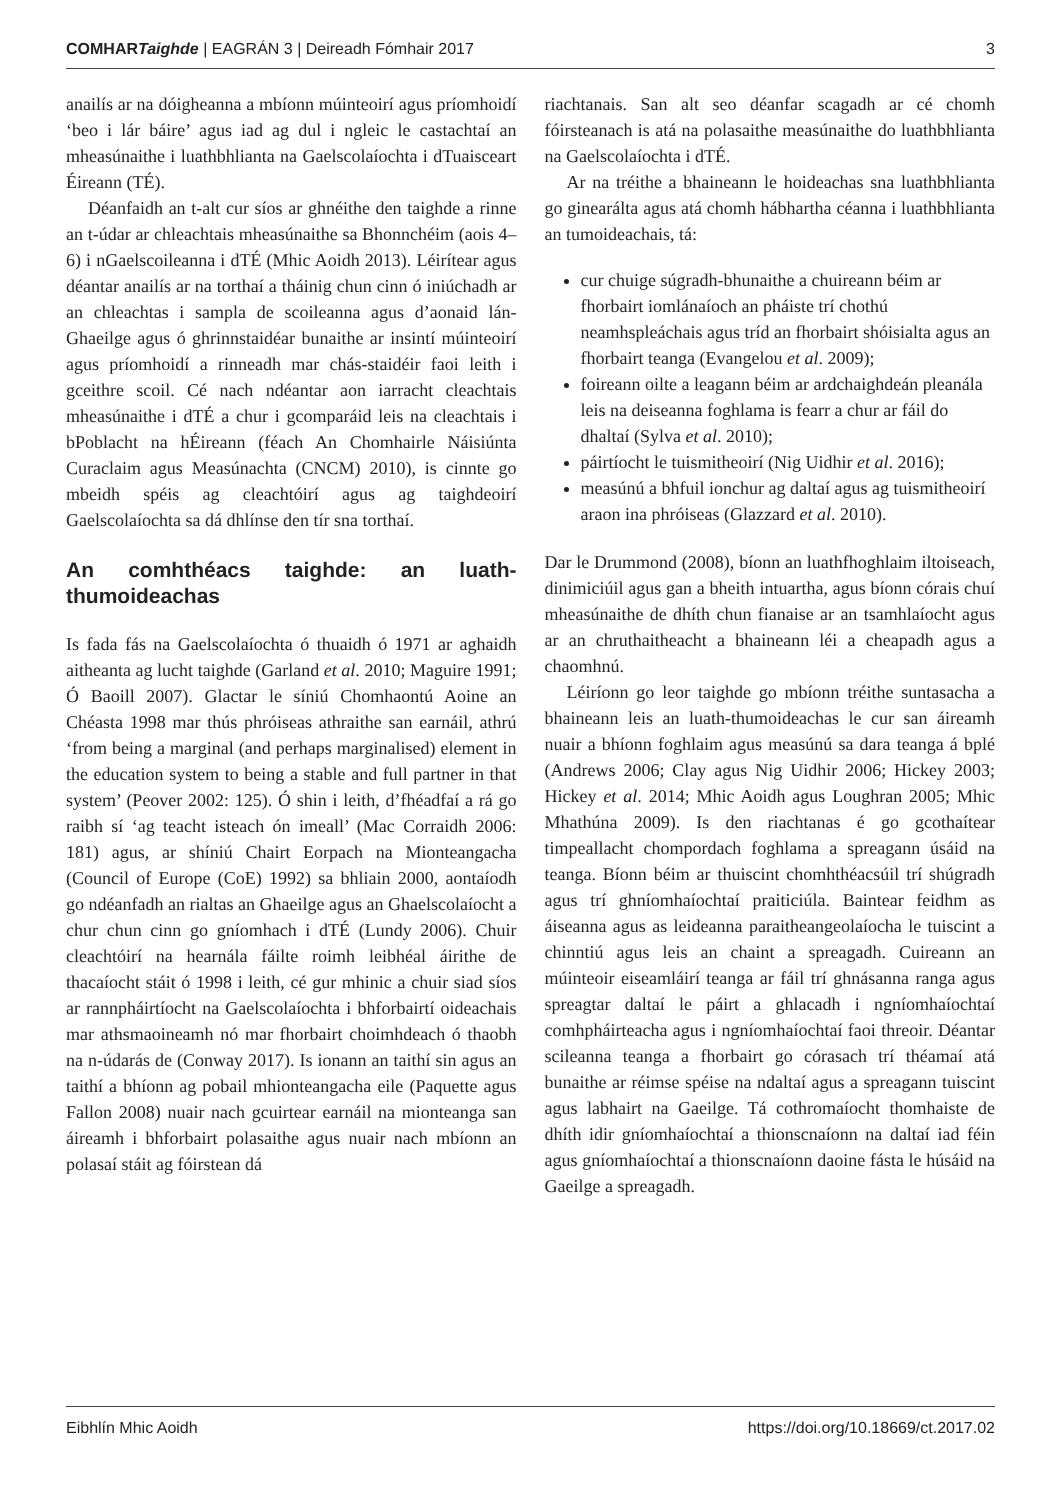COMHARTaighde | EAGRÁN 3 | Deireadh Fómhair 2017 3
anailís ar na dóigheanna a mbíonn múinteoirí agus príomhoidí ‘beo i lár báire’ agus iad ag dul i ngleic le castachtaí an mheasúnaithe i luathbhlianta na Gaelscolaíochta i dTuaisceart Éireann (TÉ).
Déanfaidh an t-alt cur síos ar ghnéithe den taighde a rinne an t-údar ar chleachtais mheasúnaithe sa Bhonnchéim (aois 4–6) i nGaelscoileanna i dTÉ (Mhic Aoidh 2013). Léirítear agus déantar anailís ar na torthaí a tháinig chun cinn ó iniúchadh ar an chleachtas i sampla de scoileanna agus d’aonaid lán-Ghaeilge agus ó ghrinnstaidéar bunaithe ar insintí múinteoirí agus príomhoidí a rinneadh mar chás-staidéir faoi leith i gceithre scoil. Cé nach ndéantar aon iarracht cleachtais mheasúnaithe i dTÉ a chur i gcomparáid leis na cleachtais i bPoblacht na hÉireann (féach An Chomhairle Náisiúnta Curaclaim agus Measúnachta (CNCM) 2010), is cinnte go mbeidh spéis ag cleachtóirí agus ag taighdeoirí Gaelscolaíochta sa dá dhlínse den tír sna torthaí.
An comhthéacs taighde: an luath-thumoideachas
Is fada fás na Gaelscolaíochta ó thuaidh ó 1971 ar aghaidh aitheanta ag lucht taighde (Garland et al. 2010; Maguire 1991; Ó Baoill 2007). Glactar le síniú Chomhaontú Aoine an Chéasta 1998 mar thús phróiseas athraithe san earnáil, athrú ‘from being a marginal (and perhaps marginalised) element in the education system to being a stable and full partner in that system’ (Peover 2002: 125). Ó shin i leith, d’fhéadfaí a rá go raibh sí ‘ag teacht isteach ón imeall’ (Mac Corraidh 2006: 181) agus, ar shíniú Chairt Eorpach na Mionteangacha (Council of Europe (CoE) 1992) sa bhliain 2000, aontaíodh go ndéanfadh an rialtas an Ghaeilge agus an Ghaelscolaíocht a chur chun cinn go gníomhach i dTÉ (Lundy 2006). Chuir cleachtóirí na hearnála fáilte roimh leibhéal áirithe de thacaíocht stáit ó 1998 i leith, cé gur mhinic a chuir siad síos ar rannpháirtíocht na Gaelscolaíochta i bhforbairtí oideachais mar athsmaoineamh nó mar fhorbairt choimhdeach ó thaobh na n-údarás de (Conway 2017). Is ionann an taithí sin agus an taithí a bhíonn ag pobail mhionteangacha eile (Paquette agus Fallon 2008) nuair nach gcuirtear earnáil na mionteanga san áireamh i bhforbairt polasaithe agus nuair nach mbíonn an polasaí stáit ag fóirstean dá
riachtanais. San alt seo déanfar scagadh ar cé chomh fóirsteanach is atá na polasaithe measúnaithe do luathbhlianta na Gaelscolaíochta i dTÉ.
Ar na tréithe a bhaineann le hoideachas sna luathbhlianta go ginearálta agus atá chomh hábhartha céanna i luathbhlianta an tumoideachais, tá:
cur chuige súgradh-bhunaithe a chuireann béim ar fhorbairt iomlánaíoch an pháiste trí chothú neamhspleáchais agus tríd an fhorbairt shóisialta agus an fhorbairt teanga (Evangelou et al. 2009);
foireann oilte a leagann béim ar ardchaighdeán pleanála leis na deiseanna foghlama is fearr a chur ar fáil do dhaltaí (Sylva et al. 2010);
páirtíocht le tuismitheoirí (Nig Uidhir et al. 2016);
measúnú a bhfuil ionchur ag daltaí agus ag tuismitheoirí araon ina phróiseas (Glazzard et al. 2010).
Dar le Drummond (2008), bíonn an luathfhoghlaim iltoiseach, dinimiciúil agus gan a bheith intuartha, agus bíonn córais chuí mheasúnaithe de dhíth chun fianaise ar an tsamhlaíocht agus ar an chruthaitheacht a bhaineann léi a cheapadh agus a chaomhnú.
Léiríonn go leor taighde go mbíonn tréithe suntasacha a bhaineann leis an luath-thumoideachas le cur san áireamh nuair a bhíonn foghlaim agus measúnú sa dara teanga á bplé (Andrews 2006; Clay agus Nig Uidhir 2006; Hickey 2003; Hickey et al. 2014; Mhic Aoidh agus Loughran 2005; Mhic Mhathúna 2009). Is den riachtanas é go gcothaítear timpeallacht chompordach foghlama a spreagann úsáid na teanga. Bíonn béim ar thuiscint chomhthéacsúil trí shúgradh agus trí ghníomhaíochtaí praiticiúla. Baintear feidhm as áiseanna agus as leideanna paraitheangeolaíocha le tuiscint a chinntiú agus leis an chaint a spreagadh. Cuireann an múinteoir eiseamláirí teanga ar fáil trí ghnásanna ranga agus spreagtar daltaí le páirt a ghlacadh i ngníomhaíochtaí comhpháirteacha agus i ngníomhaíochtaí faoi threoir. Déantar scileanna teanga a fhorbairt go córasach trí théamaí atá bunaithe ar réimse spéise na ndaltaí agus a spreagann tuiscint agus labhairt na Gaeilge. Tá cothromaíocht thomhaiste de dhíth idir gníomhaíochtaí a thionscnaíonn na daltaí iad féin agus gníomhaíochtaí a thionscnaíonn daoine fásta le húsáid na Gaeilge a spreagadh.
Eibhlín Mhic Aoidh https://doi.org/10.18669/ct.2017.02